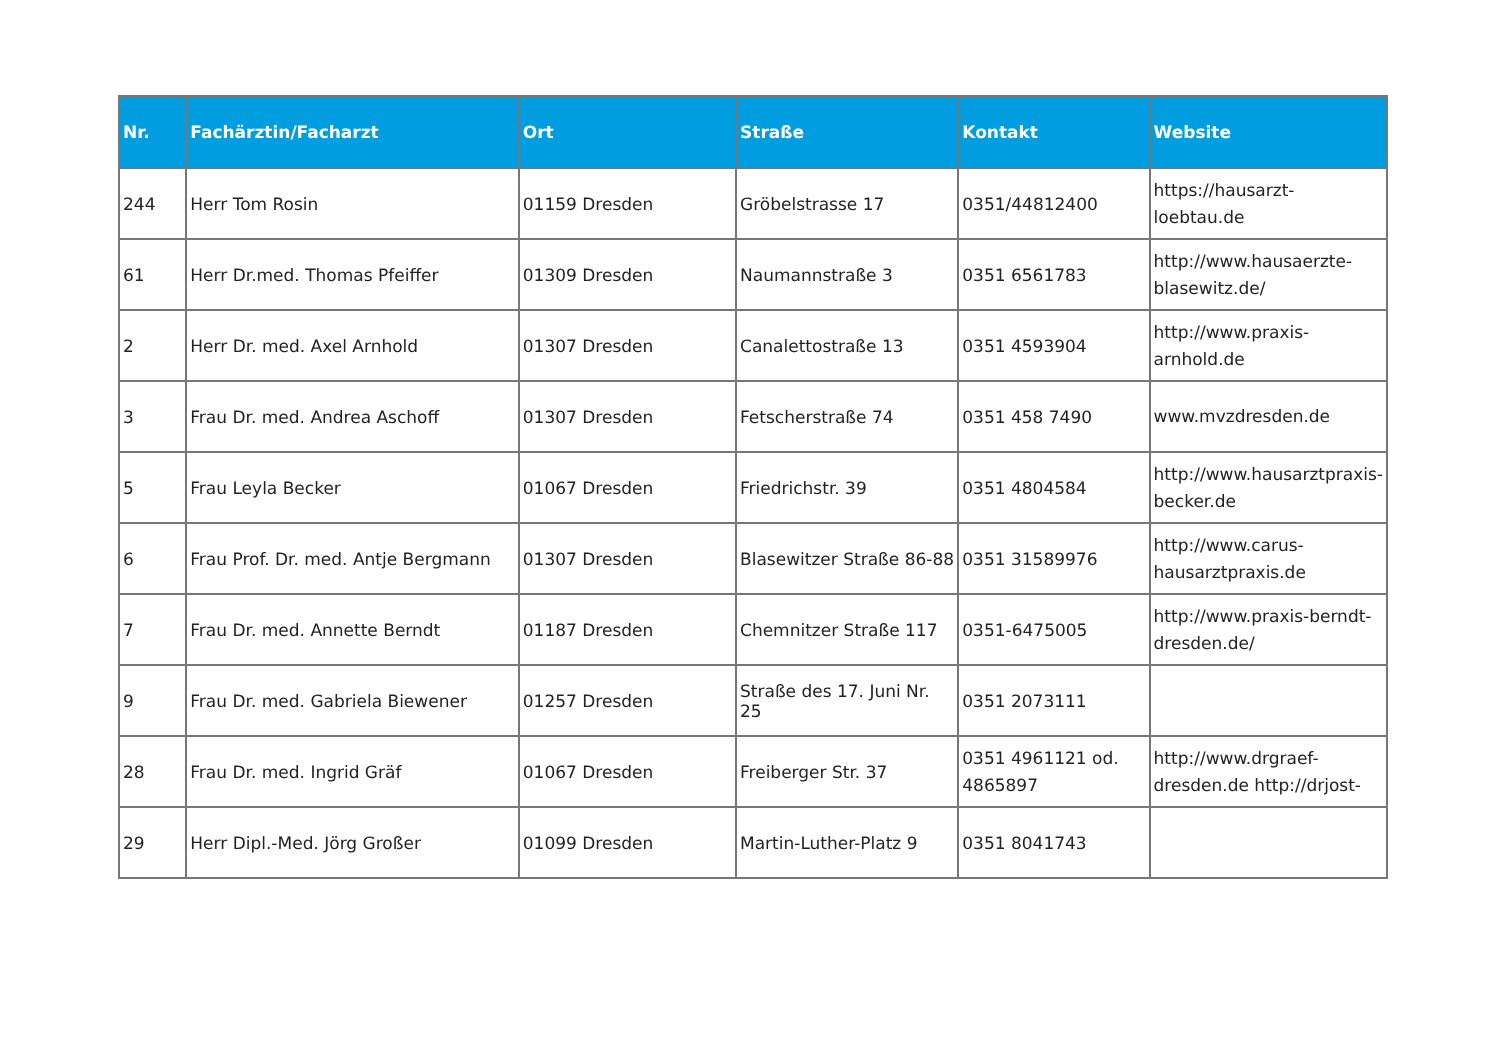| Nr. | Fachärztin/Facharzt | Ort | Straße | Kontakt | Website |
| --- | --- | --- | --- | --- | --- |
| 244 | Herr Tom Rosin | 01159 Dresden | Gröbelstrasse 17 | 0351/44812400 | https://hausarzt-loebtau.de |
| 61 | Herr Dr.med. Thomas Pfeiffer | 01309 Dresden | Naumannstraße 3 | 0351 6561783 | http://www.hausaerzte-blasewitz.de/ |
| 2 | Herr Dr. med. Axel Arnhold | 01307 Dresden | Canalettostraße 13 | 0351 4593904 | http://www.praxis-arnhold.de |
| 3 | Frau Dr. med. Andrea Aschoff | 01307 Dresden | Fetscherstraße 74 | 0351 458 7490 | www.mvzdresden.de |
| 5 | Frau Leyla Becker | 01067 Dresden | Friedrichstr. 39 | 0351 4804584 | http://www.hausarztpraxis-becker.de |
| 6 | Frau Prof. Dr. med. Antje Bergmann | 01307 Dresden | Blasewitzer Straße 86-88 | 0351 31589976 | http://www.carus-hausarztpraxis.de |
| 7 | Frau Dr. med. Annette Berndt | 01187 Dresden | Chemnitzer Straße 117 | 0351-6475005 | http://www.praxis-berndt-dresden.de/ |
| 9 | Frau Dr. med. Gabriela Biewener | 01257 Dresden | Straße des 17. Juni Nr. 25 | 0351 2073111 | |
| 28 | Frau Dr. med. Ingrid Gräf | 01067 Dresden | Freiberger Str. 37 | 0351 4961121 od. 4865897 | http://www.drgraef-dresden.de http://drjost- |
| 29 | Herr Dipl.-Med. Jörg Großer | 01099 Dresden | Martin-Luther-Platz 9 | 0351 8041743 | |